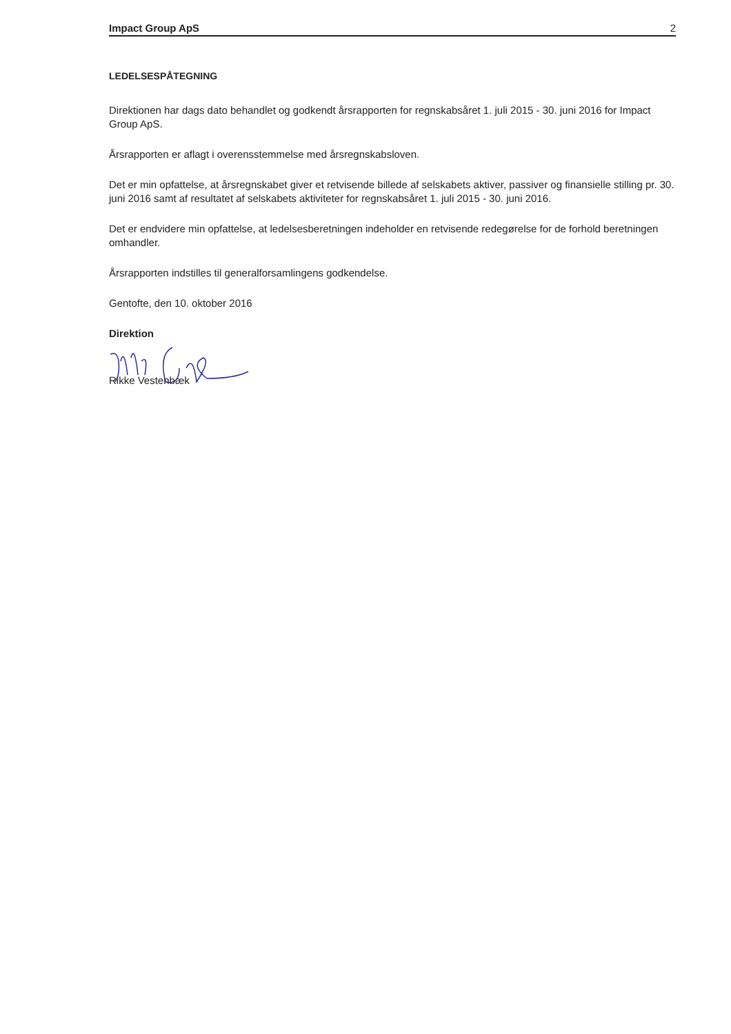Impact Group ApS 2
LEDELSESPÅTEGNING
Direktionen har dags dato behandlet og godkendt årsrapporten for regnskabsåret 1. juli 2015 - 30. juni 2016 for Impact Group ApS.
Årsrapporten er aflagt i overensstemmelse med årsregnskabsloven.
Det er min opfattelse, at årsregnskabet giver et retvisende billede af selskabets aktiver, passiver og finansielle stilling pr. 30. juni 2016 samt af resultatet af selskabets aktiviteter for regnskabsåret 1. juli 2015 - 30. juni 2016.
Det er endvidere min opfattelse, at ledelsesberetningen indeholder en retvisende redegørelse for de forhold beretningen omhandler.
Årsrapporten indstilles til generalforsamlingens godkendelse.
Gentofte, den 10. oktober 2016
Direktion
Rikke Vestenbæk